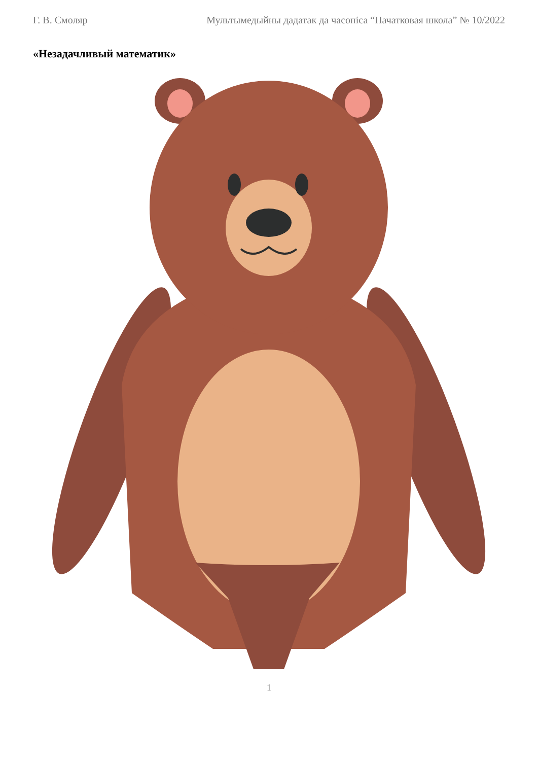Г. В. Смоляр Мультымедыйны дадатак да часопіса “Пачатковая школа” № 10/2022
«Незадачливый математик»
1